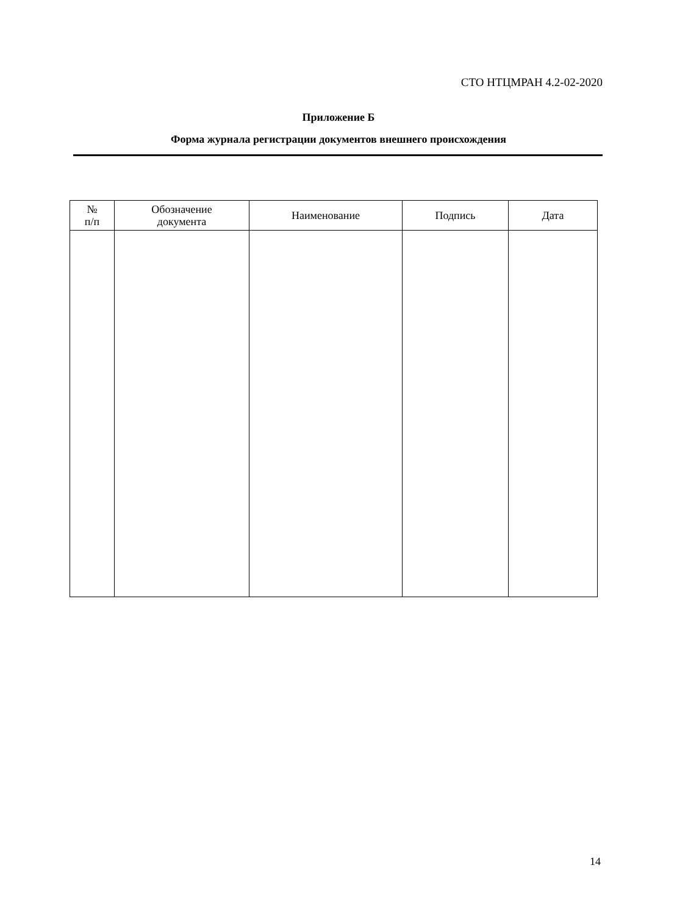СТО НТЦМРАН 4.2-02-2020
Приложение Б
Форма журнала регистрации документов внешнего происхождения
| № п/п | Обозначение документа | Наименование | Подпись | Дата |
| --- | --- | --- | --- | --- |
14